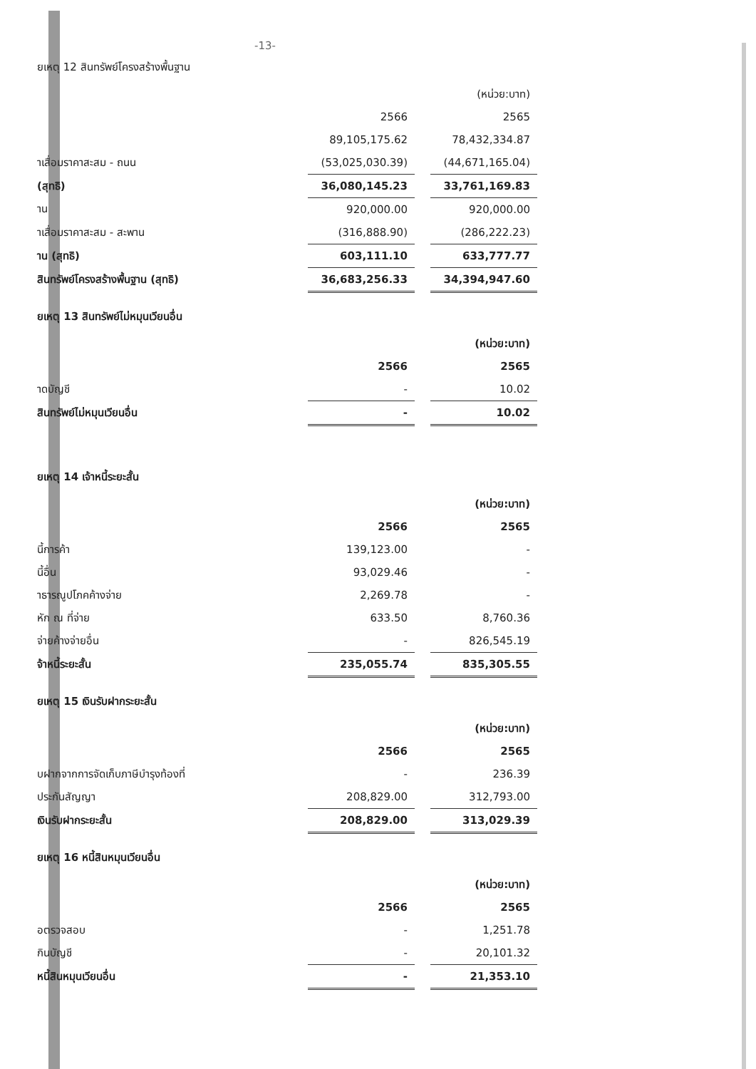-13-
ยเหตุ 12 สินทรัพย์โครงสร้างพื้นฐาน
| | | | (หน่วย:บาท) |
| | 2566 | | 2565 |
| | 89,105,175.62 | | 78,432,334.87 |
| าเสื่อมราคาสะสม - ถนน | (53,025,030.39) | | (44,671,165.04) |
| (สุทธิ) | 36,080,145.23 | | 33,761,169.83 |
| าน | 920,000.00 | | 920,000.00 |
| าเสื่อมราคาสะสม - สะพาน | (316,888.90) | | (286,222.23) |
| าน (สุทธิ) | 603,111.10 | | 633,777.77 |
| สินทรัพย์โครงสร้างพื้นฐาน (สุทธิ) | 36,683,256.33 | | 34,394,947.60 |
ยเหตุ 13 สินทรัพย์ไม่หมุนเวียนอื่น
| | | | (หน่วย:บาท) |
| | 2566 | | 2565 |
| าดบัญชี | - | | 10.02 |
| สินทรัพย์ไม่หมุนเวียนอื่น | - | | 10.02 |
ยเหตุ 14 เจ้าหนี้ระยะสั้น
| | | | (หน่วย:บาท) |
| | 2566 | | 2565 |
| นี้การค้า | 139,123.00 | | - |
| นี้อื่น | 93,029.46 | | - |
| าธารณูปโภคค้างจ่าย | 2,269.78 | | - |
| หัก ณ ที่จ่าย | 633.50 | | 8,760.36 |
| จ่ายค้างจ่ายอื่น | - | | 826,545.19 |
| จ้าหนี้ระยะสั้น | 235,055.74 | | 835,305.55 |
ยเหตุ 15 เงินรับฝากระยะสั้น
| | | | (หน่วย:บาท) |
| | 2566 | | 2565 |
| บฝากจากการจัดเก็บภาษีบำรุงท้องที่ | - | | 236.39 |
| ประกันสัญญา | 208,829.00 | | 312,793.00 |
| เงินรับฝากระยะสั้น | 208,829.00 | | 313,029.39 |
ยเหตุ 16 หนี้สินหมุนเวียนอื่น
| | | | (หน่วย:บาท) |
| | 2566 | | 2565 |
| อตรวจสอบ | - | | 1,251.78 |
| กินบัญชี | - | | 20,101.32 |
| หนี้สินหมุนเวียนอื่น | - | | 21,353.10 |